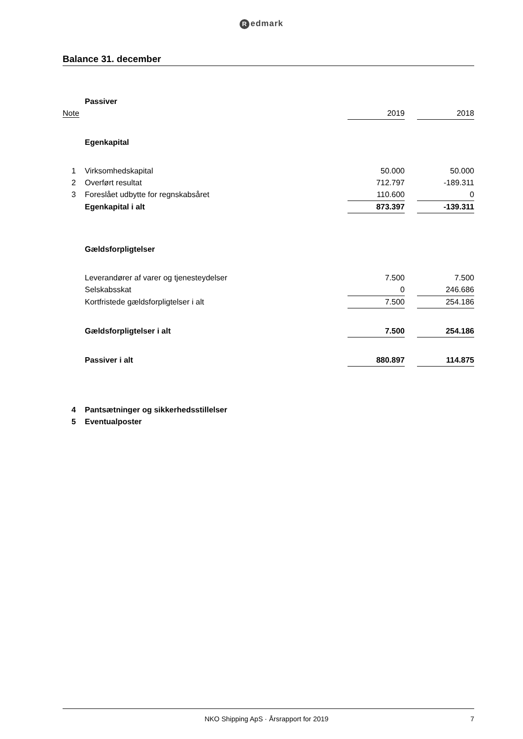Redmark
Balance 31. december
| | Passiver | | | |
| Note | | 2019 | | 2018 |
| | Egenkapital | | | |
| 1 | Virksomhedskapital | 50.000 | | 50.000 |
| 2 | Overført resultat | 712.797 | | -189.311 |
| 3 | Foreslået udbytte for regnskabsåret | 110.600 | | 0 |
| | Egenkapital i alt | 873.397 | | -139.311 |
| | Gældsforpligtelser | | | |
| | Leverandører af varer og tjenesteydelser | 7.500 | | 7.500 |
| | Selskabsskat | 0 | | 246.686 |
| | Kortfristede gældsforpligtelser i alt | 7.500 | | 254.186 |
| | Gældsforpligtelser i alt | 7.500 | | 254.186 |
| | Passiver i alt | 880.897 | | 114.875 |
| 4 | Pantsætninger og sikkerhedsstillelser | | | |
| 5 | Eventualposter | | | |
NKO Shipping ApS · Årsrapport for 2019
7